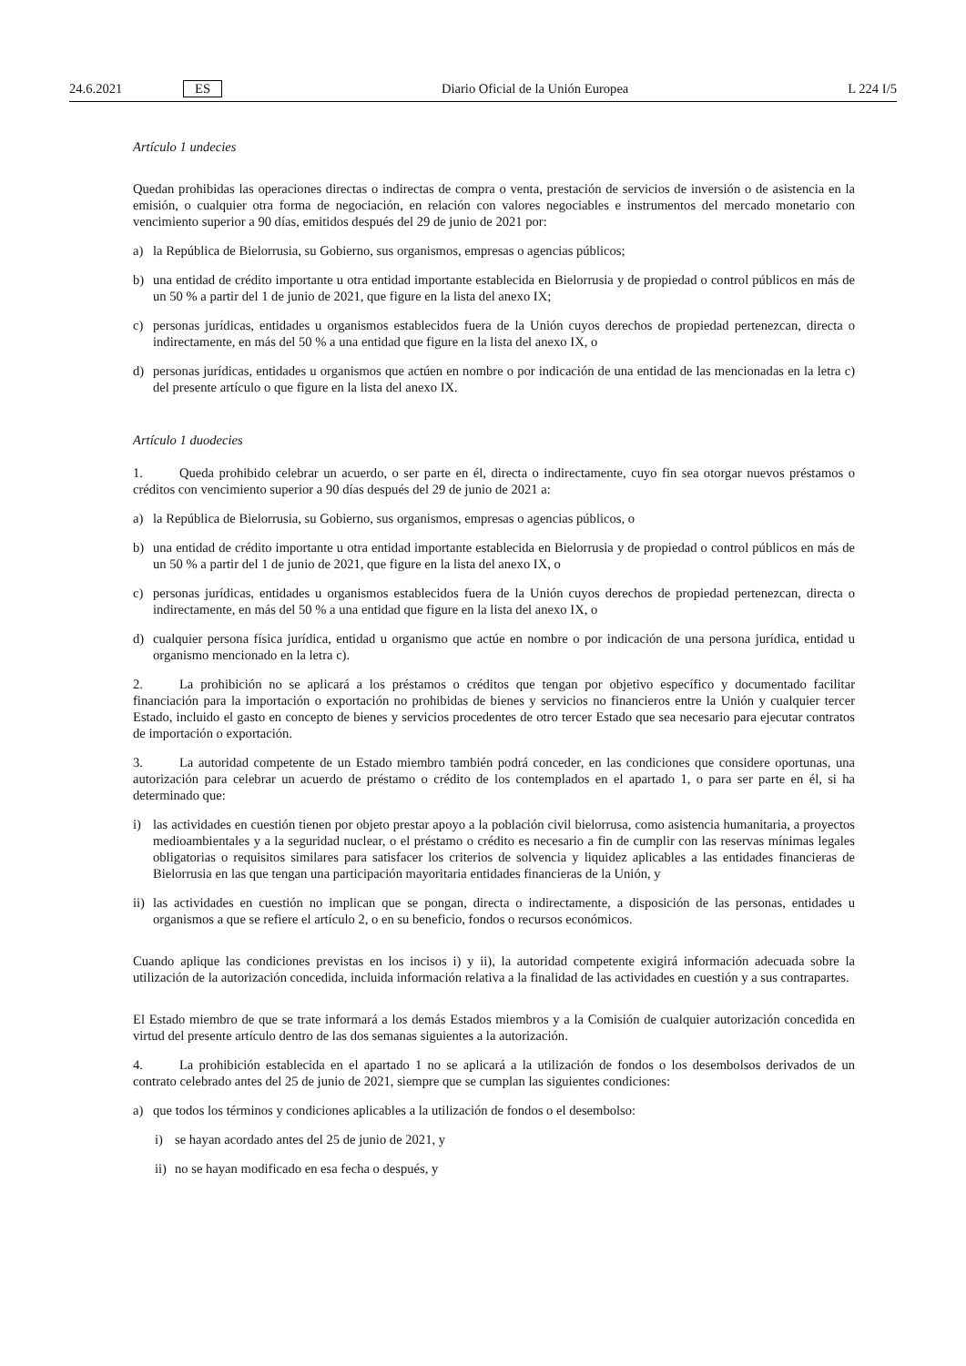24.6.2021 ES Diario Oficial de la Unión Europea L 224 I/5
Artículo 1 undecies
Quedan prohibidas las operaciones directas o indirectas de compra o venta, prestación de servicios de inversión o de asistencia en la emisión, o cualquier otra forma de negociación, en relación con valores negociables e instrumentos del mercado monetario con vencimiento superior a 90 días, emitidos después del 29 de junio de 2021 por:
a) la República de Bielorrusia, su Gobierno, sus organismos, empresas o agencias públicos;
b) una entidad de crédito importante u otra entidad importante establecida en Bielorrusia y de propiedad o control públicos en más de un 50 % a partir del 1 de junio de 2021, que figure en la lista del anexo IX;
c) personas jurídicas, entidades u organismos establecidos fuera de la Unión cuyos derechos de propiedad pertenezcan, directa o indirectamente, en más del 50 % a una entidad que figure en la lista del anexo IX, o
d) personas jurídicas, entidades u organismos que actúen en nombre o por indicación de una entidad de las mencionadas en la letra c) del presente artículo o que figure en la lista del anexo IX.
Artículo 1 duodecies
1. Queda prohibido celebrar un acuerdo, o ser parte en él, directa o indirectamente, cuyo fin sea otorgar nuevos préstamos o créditos con vencimiento superior a 90 días después del 29 de junio de 2021 a:
a) la República de Bielorrusia, su Gobierno, sus organismos, empresas o agencias públicos, o
b) una entidad de crédito importante u otra entidad importante establecida en Bielorrusia y de propiedad o control públicos en más de un 50 % a partir del 1 de junio de 2021, que figure en la lista del anexo IX, o
c) personas jurídicas, entidades u organismos establecidos fuera de la Unión cuyos derechos de propiedad pertenezcan, directa o indirectamente, en más del 50 % a una entidad que figure en la lista del anexo IX, o
d) cualquier persona física jurídica, entidad u organismo que actúe en nombre o por indicación de una persona jurídica, entidad u organismo mencionado en la letra c).
2. La prohibición no se aplicará a los préstamos o créditos que tengan por objetivo específico y documentado facilitar financiación para la importación o exportación no prohibidas de bienes y servicios no financieros entre la Unión y cualquier tercer Estado, incluido el gasto en concepto de bienes y servicios procedentes de otro tercer Estado que sea necesario para ejecutar contratos de importación o exportación.
3. La autoridad competente de un Estado miembro también podrá conceder, en las condiciones que considere oportunas, una autorización para celebrar un acuerdo de préstamo o crédito de los contemplados en el apartado 1, o para ser parte en él, si ha determinado que:
i) las actividades en cuestión tienen por objeto prestar apoyo a la población civil bielorrusa, como asistencia humanitaria, a proyectos medioambientales y a la seguridad nuclear, o el préstamo o crédito es necesario a fin de cumplir con las reservas mínimas legales obligatorias o requisitos similares para satisfacer los criterios de solvencia y liquidez aplicables a las entidades financieras de Bielorrusia en las que tengan una participación mayoritaria entidades financieras de la Unión, y
ii) las actividades en cuestión no implican que se pongan, directa o indirectamente, a disposición de las personas, entidades u organismos a que se refiere el artículo 2, o en su beneficio, fondos o recursos económicos.
Cuando aplique las condiciones previstas en los incisos i) y ii), la autoridad competente exigirá información adecuada sobre la utilización de la autorización concedida, incluida información relativa a la finalidad de las actividades en cuestión y a sus contrapartes.
El Estado miembro de que se trate informará a los demás Estados miembros y a la Comisión de cualquier autorización concedida en virtud del presente artículo dentro de las dos semanas siguientes a la autorización.
4. La prohibición establecida en el apartado 1 no se aplicará a la utilización de fondos o los desembolsos derivados de un contrato celebrado antes del 25 de junio de 2021, siempre que se cumplan las siguientes condiciones:
a) que todos los términos y condiciones aplicables a la utilización de fondos o el desembolso:
i) se hayan acordado antes del 25 de junio de 2021, y
ii) no se hayan modificado en esa fecha o después, y